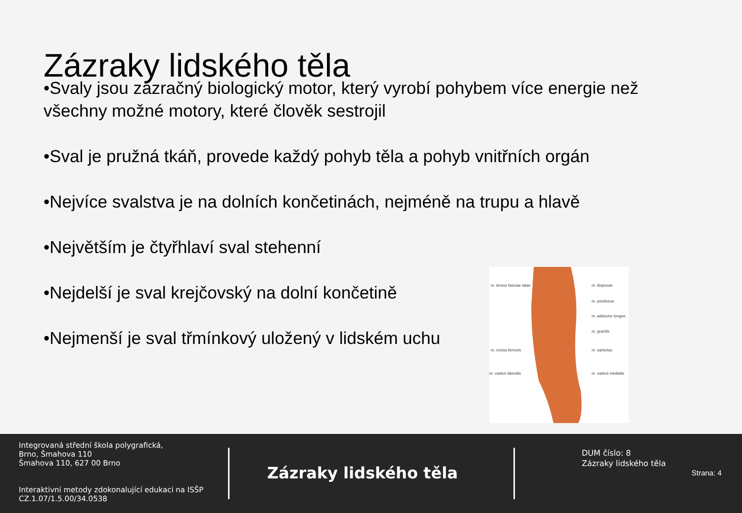Zázraky lidského těla
•Svaly jsou zázračný biologický motor, který vyrobí pohybem více energie než všechny možné motory, které člověk sestrojil
•Sval je pružná tkáň, provede každý pohyb těla a pohyb vnitřních orgán
•Nejvíce svalstva je na dolních končetinách, nejméně na trupu a hlavě
•Největším je čtyřhlaví sval stehenní
•Nejdelší je sval krejčovský na dolní končetině
•Nejmenší je sval třmínkový uložený v lidském uchu
m. tensor fasciae latae
m. rectus femoris
m. vastus lateralis
m. iliopsoas
m. pectineus
m. adductor longus
m. gracilis
m. sartorius
m. vastus medialis
Integrovaná střední škola polygrafická,
Brno, Šmahova 110
Šmahova 110, 627 00 Brno
Interaktivní metody zdokonalující edukaci na ISŠP
CZ.1.07/1.5.00/34.0538
Zázraky lidského těla
DUM číslo: 8
Zázraky lidského těla
Strana: 4